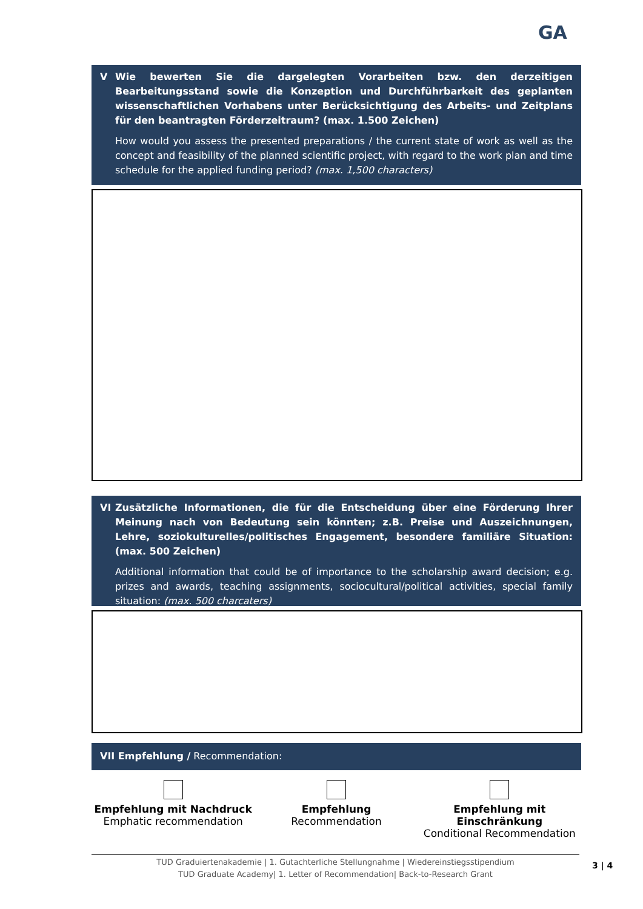GA
V Wie bewerten Sie die dargelegten Vorarbeiten bzw. den derzeitigen Bearbeitungsstand sowie die Konzeption und Durchführbarkeit des geplanten wissenschaftlichen Vorhabens unter Berücksichtigung des Arbeits- und Zeitplans für den beantragten Förderzeitraum? (max. 1.500 Zeichen)
How would you assess the presented preparations / the current state of work as well as the concept and feasibility of the planned scientific project, with regard to the work plan and time schedule for the applied funding period? (max. 1,500 characters)
VI Zusätzliche Informationen, die für die Entscheidung über eine Förderung Ihrer Meinung nach von Bedeutung sein könnten; z.B. Preise und Auszeichnungen, Lehre, soziokulturelles/politisches Engagement, besondere familiäre Situation: (max. 500 Zeichen)
Additional information that could be of importance to the scholarship award decision; e.g. prizes and awards, teaching assignments, sociocultural/political activities, special family situation: (max. 500 charcaters)
VII Empfehlung / Recommendation:
Empfehlung mit Nachdruck
Emphatic recommendation
Empfehlung
Recommendation
Empfehlung mit Einschränkung
Conditional Recommendation
TUD Graduiertenakademie | 1. Gutachterliche Stellungnahme | Wiedereinstiegsstipendium
TUD Graduate Academy| 1. Letter of Recommendation| Back-to-Research Grant
3 | 4